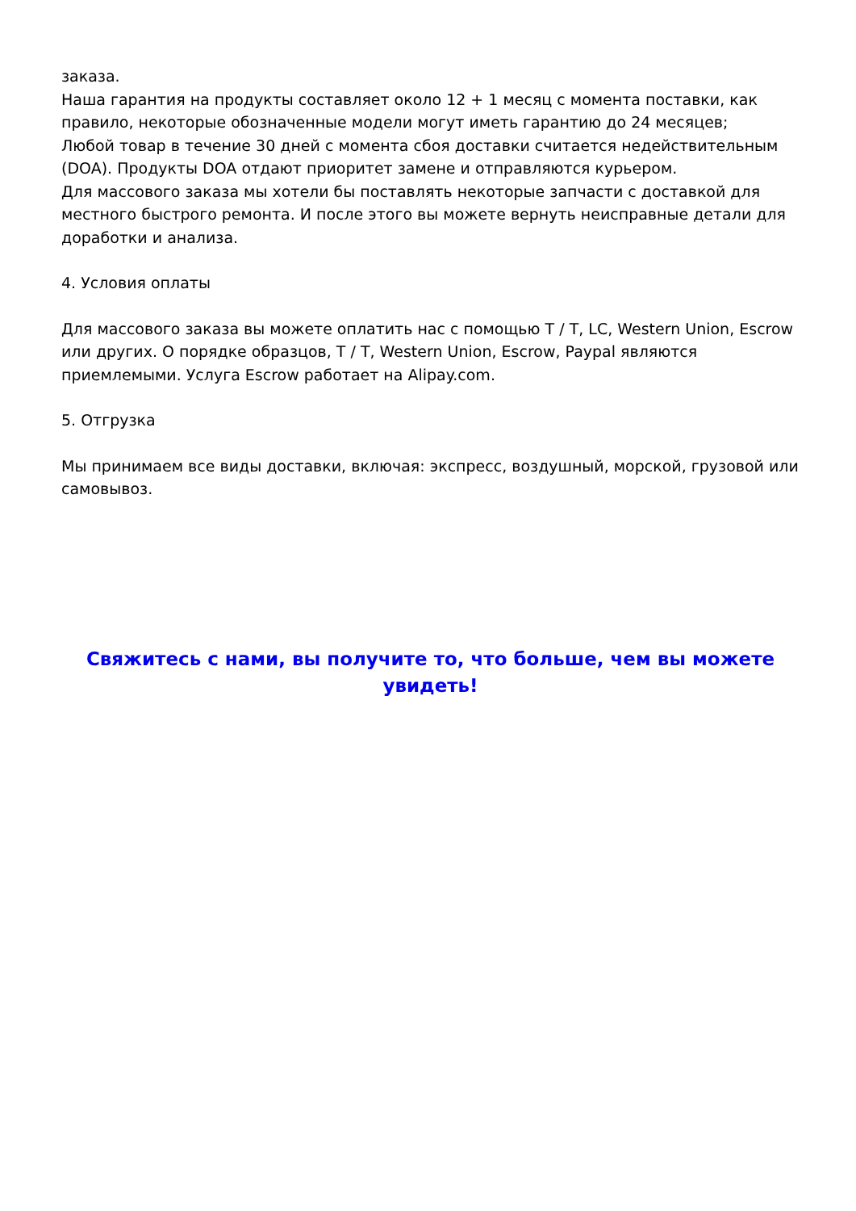заказа.
Наша гарантия на продукты составляет около 12 + 1 месяц с момента поставки, как правило, некоторые обозначенные модели могут иметь гарантию до 24 месяцев;
Любой товар в течение 30 дней с момента сбоя доставки считается недействительным (DOA). Продукты DOA отдают приоритет замене и отправляются курьером.
Для массового заказа мы хотели бы поставлять некоторые запчасти с доставкой для местного быстрого ремонта. И после этого вы можете вернуть неисправные детали для доработки и анализа.
4. Условия оплаты
Для массового заказа вы можете оплатить нас с помощью T / T, LC, Western Union, Escrow или других. О порядке образцов, T / T, Western Union, Escrow, Paypal являются приемлемыми. Услуга Escrow работает на Alipay.com.
5. Отгрузка
Мы принимаем все виды доставки, включая: экспресс, воздушный, морской, грузовой или самовывоз.
Свяжитесь с нами, вы получите то, что больше, чем вы можете увидеть!